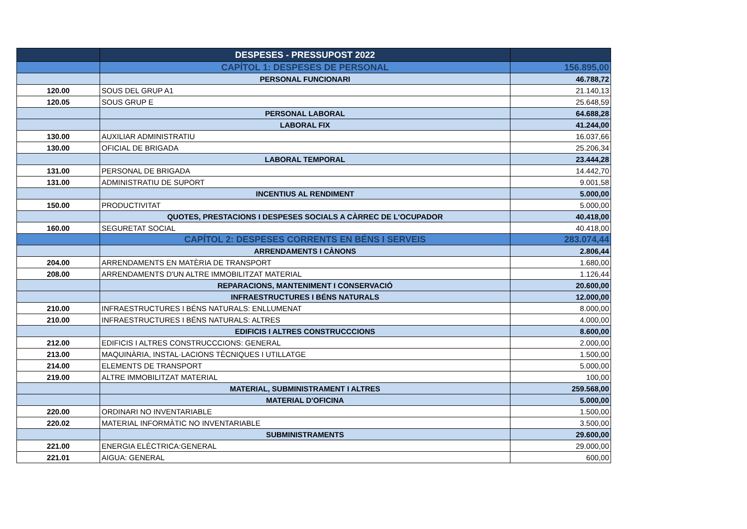| | DESPESES - PRESSUPOST 2022 | |
| | CAPÍTOL 1: DESPESES DE PERSONAL | 156.895,00 |
| | PERSONAL FUNCIONARI | 46.788,72 |
| 120.00 | SOUS DEL GRUP A1 | 21.140,13 |
| 120.05 | SOUS GRUP E | 25.648,59 |
| | PERSONAL LABORAL | 64.688,28 |
| | LABORAL FIX | 41.244,00 |
| 130.00 | AUXILIAR ADMINISTRATIU | 16.037,66 |
| 130.00 | OFICIAL DE BRIGADA | 25.206,34 |
| | LABORAL TEMPORAL | 23.444,28 |
| 131.00 | PERSONAL DE BRIGADA | 14.442,70 |
| 131.00 | ADMINISTRATIU DE SUPORT | 9.001,58 |
| | INCENTIUS AL RENDIMENT | 5.000,00 |
| 150.00 | PRODUCTIVITAT | 5.000,00 |
| | QUOTES, PRESTACIONS I DESPESES SOCIALS A CÀRREC DE L'OCUPADOR | 40.418,00 |
| 160.00 | SEGURETAT SOCIAL | 40.418,00 |
| | CAPÍTOL 2: DESPESES CORRENTS EN BÉNS I SERVEIS | 283.074,44 |
| | ARRENDAMENTS I CÀNONS | 2.806,44 |
| 204.00 | ARRENDAMENTS EN MATÈRIA DE TRANSPORT | 1.680,00 |
| 208.00 | ARRENDAMENTS D'UN ALTRE IMMOBILITZAT MATERIAL | 1.126,44 |
| | REPARACIONS, MANTENIMENT I CONSERVACIÓ | 20.600,00 |
| | INFRAESTRUCTURES I BÉNS NATURALS | 12.000,00 |
| 210.00 | INFRAESTRUCTURES I BÉNS NATURALS: ENLLUMENAT | 8.000,00 |
| 210.00 | INFRAESTRUCTURES I BÉNS NATURALS: ALTRES | 4.000,00 |
| | EDIFICIS I ALTRES CONSTRUCCCIONS | 8.600,00 |
| 212.00 | EDIFICIS I ALTRES CONSTRUCCCIONS: GENERAL | 2.000,00 |
| 213.00 | MAQUINÀRIA, INSTAL·LACIONS TÈCNIQUES I UTILLATGE | 1.500,00 |
| 214.00 | ELEMENTS DE TRANSPORT | 5.000,00 |
| 219.00 | ALTRE IMMOBILITZAT MATERIAL | 100,00 |
| | MATERIAL, SUBMINISTRAMENT I ALTRES | 259.568,00 |
| | MATERIAL D'OFICINA | 5.000,00 |
| 220.00 | ORDINARI NO INVENTARIABLE | 1.500,00 |
| 220.02 | MATERIAL INFORMÀTIC NO INVENTARIABLE | 3.500,00 |
| | SUBMINISTRAMENTS | 29.600,00 |
| 221.00 | ENERGIA ELÈCTRICA:GENERAL | 29.000,00 |
| 221.01 | AIGUA: GENERAL | 600,00 |